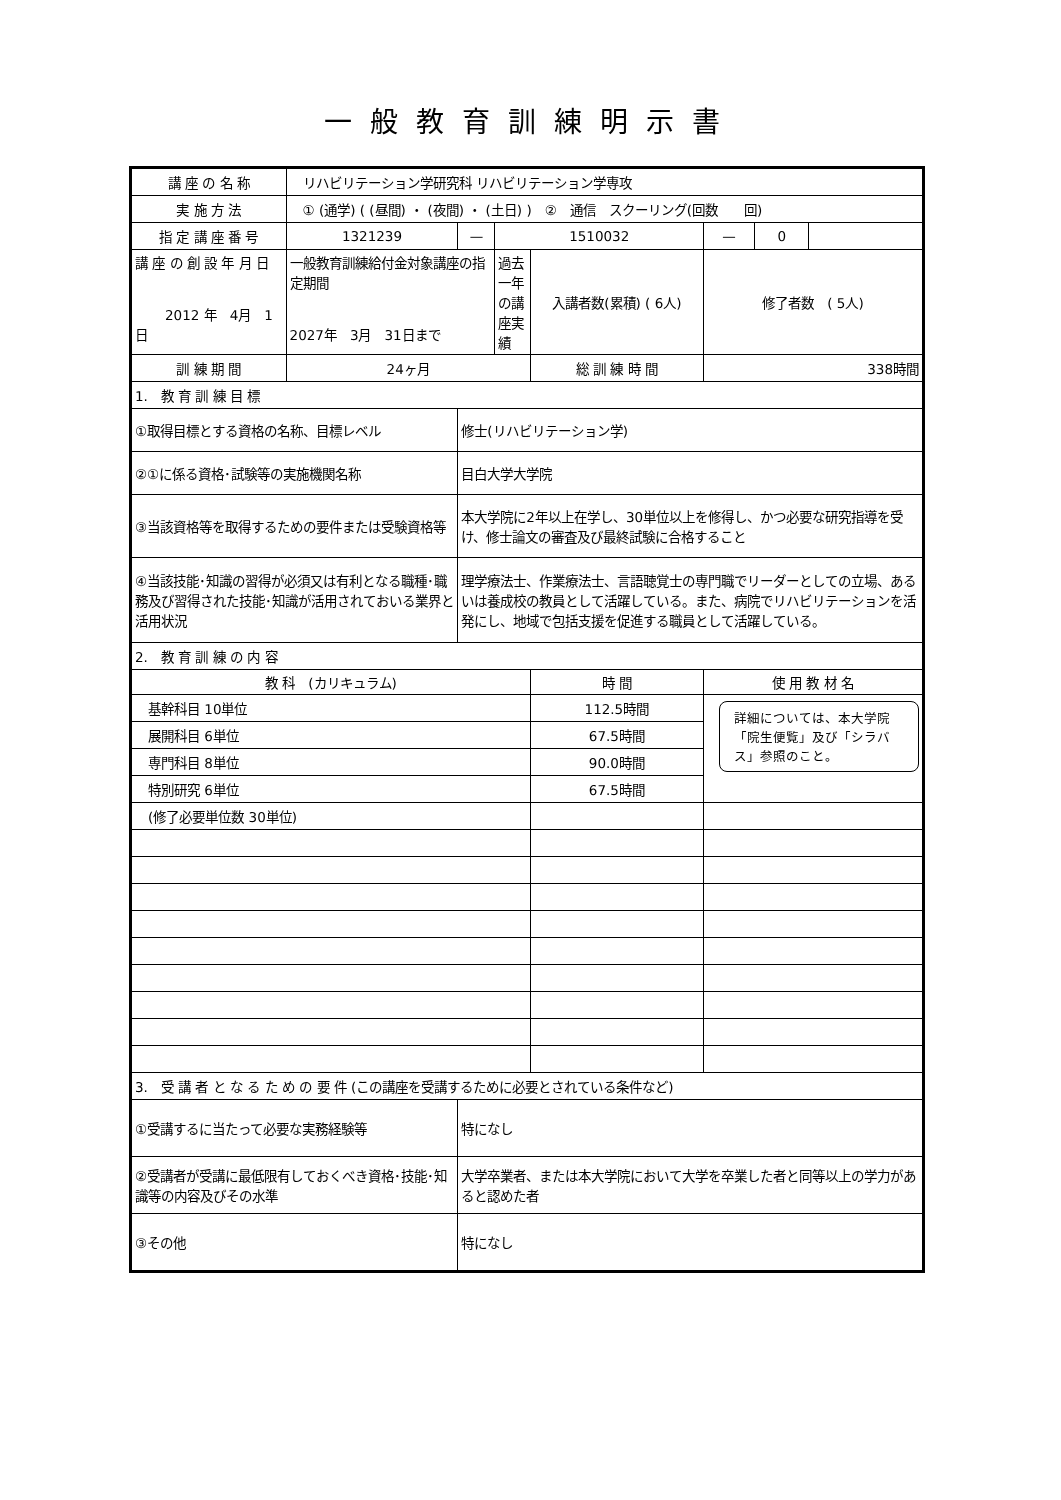一般教育訓練明示書
| 講 座 の 名 称 | リハビリテーション学研究科 リハビリテーション学専攻 | | | | | | |
| 実 施 方 法 | ① (通学) ( (昼間) ・ (夜間) ・ (土日) ) ② 通信 スクーリング(回数 回) | | | | | | |
| 指 定 講 座 番 号 | 1321239 | — | 1510032 | | — | 0 | |
| 講 座 の 創 設 年 月 日 2012 年 4月 1日 | 一般教育訓練給付金対象講座の指定期間 2027年 3月 31日まで | | 過去一年の講座実績 | 入講者数(累積) ( 6人) | 修了者数 ( 5人) | | |
| 訓 練 期 間 | 24ヶ月 | | | 総 訓 練 時 間 | 338時間 | | |
| 1. 教 育 訓 練 目 標 | | | | | | | |
| ①取得目標とする資格の名称、目標レベル | | 修士(リハビリテーション学) | | | | | |
| ②①に係る資格･試験等の実施機関名称 | | 目白大学大学院 | | | | | |
| ③当該資格等を取得するための要件または受験資格等 | | 本大学院に2年以上在学し、30単位以上を修得し、かつ必要な研究指導を受け、修士論文の審査及び最終試験に合格すること | | | | | |
| ④当該技能･知識の習得が必須又は有利となる職種･職務及び習得された技能･知識が活用されておいる業界と活用状況 | | 理学療法士、作業療法士、言語聴覚士の専門職でリーダーとしての立場、あるいは養成校の教員として活躍している。また、病院でリハビリテーションを活発にし、地域で包括支援を促進する職員として活躍している。 | | | | | |
| 2. 教 育 訓 練 の 内 容 | | | | | | | |
| 教 科 (カリキュラム) | | | | 時 間 | 使 用 教 材 名 | | |
| 基幹科目 10単位 | | | | 112.5時間 | 詳細については、本大学院「院生便覧」及び「シラバス」参照のこと。 | | |
| 展開科目 6単位 | | | | 67.5時間 | | | |
| 専門科目 8単位 | | | | 90.0時間 | | | |
| 特別研究 6単位 | | | | 67.5時間 | | | |
| (修了必要単位数 30単位) | | | | | | | |
| 3. 受 講 者 と な る た め の 要 件 (この講座を受講するために必要とされている条件など) | | | | | | | |
| ①受講するに当たって必要な実務経験等 | | 特になし | | | | | |
| ②受講者が受講に最低限有しておくべき資格･技能･知識等の内容及びその水準 | | 大学卒業者、または本大学院において大学を卒業した者と同等以上の学力があると認めた者 | | | | | |
| ③その他 | | 特になし | | | | | |